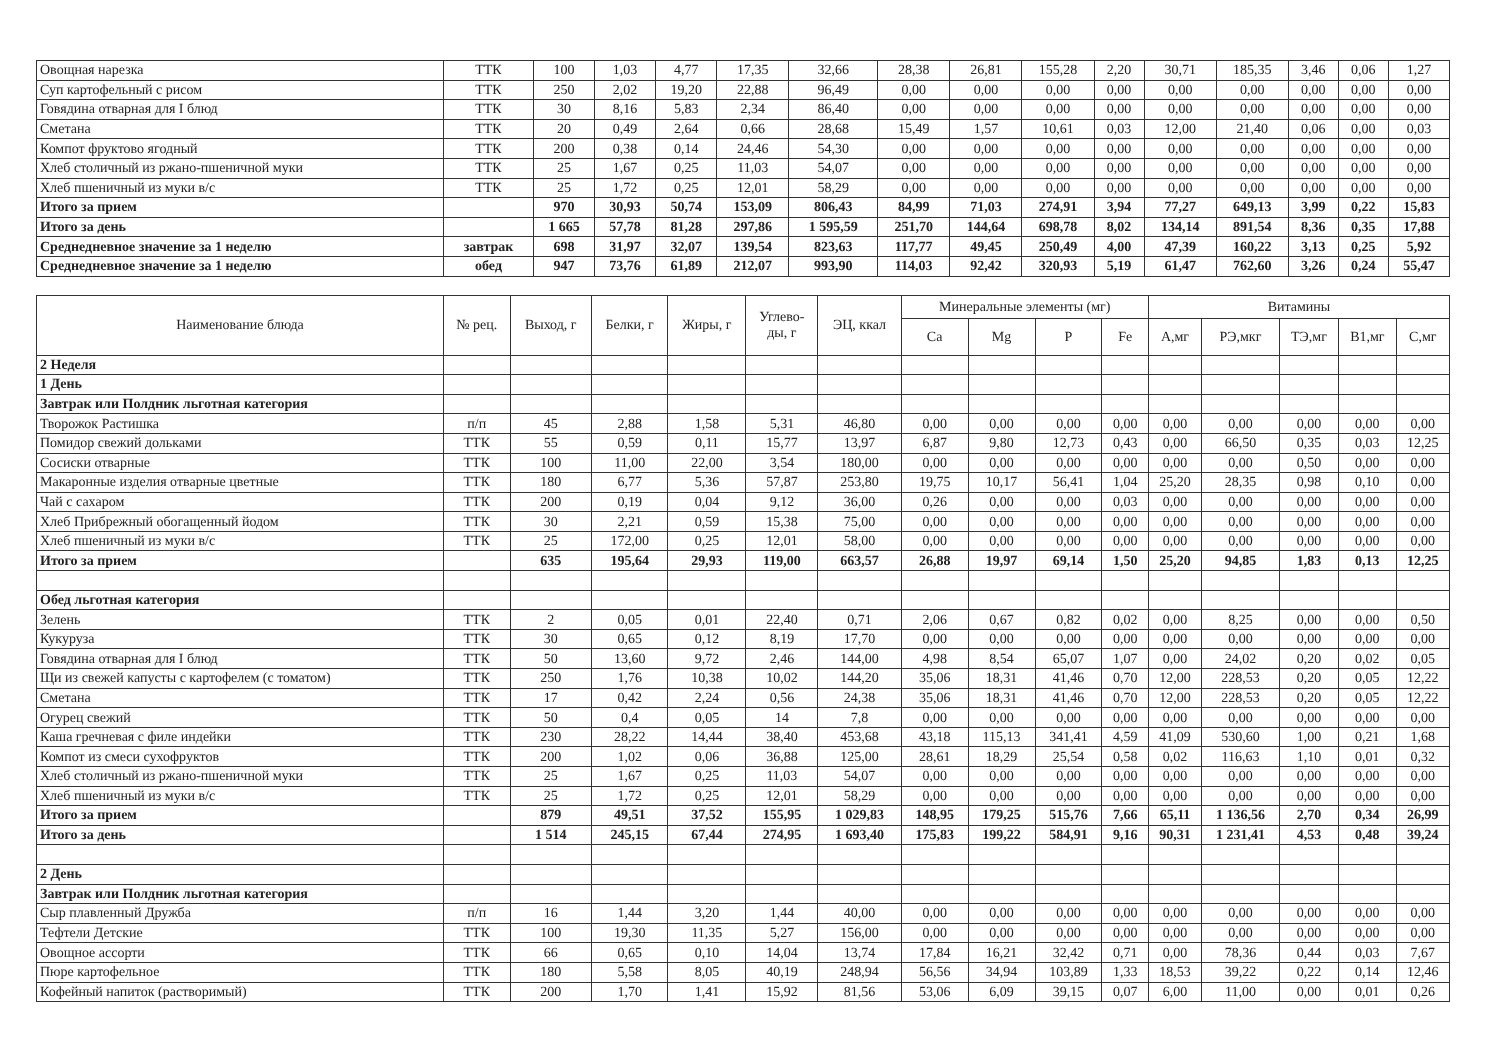| Овощная нарезка | ТТК | 100 | 1,03 | 4,77 | 17,35 | 32,66 | 28,38 | 26,81 | 155,28 | 2,20 | 30,71 | 185,35 | 3,46 | 0,06 | 1,27 |
| Суп картофельный с рисом | ТТК | 250 | 2,02 | 19,20 | 22,88 | 96,49 | 0,00 | 0,00 | 0,00 | 0,00 | 0,00 | 0,00 | 0,00 | 0,00 | 0,00 |
| Говядина отварная для I блюд | ТТК | 30 | 8,16 | 5,83 | 2,34 | 86,40 | 0,00 | 0,00 | 0,00 | 0,00 | 0,00 | 0,00 | 0,00 | 0,00 | 0,00 |
| Сметана | ТТК | 20 | 0,49 | 2,64 | 0,66 | 28,68 | 15,49 | 1,57 | 10,61 | 0,03 | 12,00 | 21,40 | 0,06 | 0,00 | 0,03 |
| Компот фруктово ягодный | ТТК | 200 | 0,38 | 0,14 | 24,46 | 54,30 | 0,00 | 0,00 | 0,00 | 0,00 | 0,00 | 0,00 | 0,00 | 0,00 | 0,00 |
| Хлеб столичный из ржано-пшеничной муки | ТТК | 25 | 1,67 | 0,25 | 11,03 | 54,07 | 0,00 | 0,00 | 0,00 | 0,00 | 0,00 | 0,00 | 0,00 | 0,00 | 0,00 |
| Хлеб пшеничный из муки в/с | ТТК | 25 | 1,72 | 0,25 | 12,01 | 58,29 | 0,00 | 0,00 | 0,00 | 0,00 | 0,00 | 0,00 | 0,00 | 0,00 | 0,00 |
| Итого за прием | | 970 | 30,93 | 50,74 | 153,09 | 806,43 | 84,99 | 71,03 | 274,91 | 3,94 | 77,27 | 649,13 | 3,99 | 0,22 | 15,83 |
| Итого за день | | 1 665 | 57,78 | 81,28 | 297,86 | 1 595,59 | 251,70 | 144,64 | 698,78 | 8,02 | 134,14 | 891,54 | 8,36 | 0,35 | 17,88 |
| Среднедневное значение за 1 неделю | завтрак | 698 | 31,97 | 32,07 | 139,54 | 823,63 | 117,77 | 49,45 | 250,49 | 4,00 | 47,39 | 160,22 | 3,13 | 0,25 | 5,92 |
| Среднедневное значение за 1 неделю | обед | 947 | 73,76 | 61,89 | 212,07 | 993,90 | 114,03 | 92,42 | 320,93 | 5,19 | 61,47 | 762,60 | 3,26 | 0,24 | 55,47 |
| Наименование блюда | № рец. | Выход, г | Белки, г | Жиры, г | Углево- ды, г | ЭЦ, ккал | Минеральные элементы (мг) | | | | Витамины | | | | |
| --- | --- | --- | --- | --- | --- | --- | --- | --- | --- | --- | --- | --- | --- | --- | --- |
| | | | | | | | Ca | Mg | P | Fe | А,мг | РЭ,мкг | ТЭ,мг | В1,мг | С,мг |
| 2 Неделя | | | | | | | | | | | | | | | |
| 1 День | | | | | | | | | | | | | | | |
| Завтрак или Полдник льготная категория | | | | | | | | | | | | | | | |
| Творожок Растишка | п/п | 45 | 2,88 | 1,58 | 5,31 | 46,80 | 0,00 | 0,00 | 0,00 | 0,00 | 0,00 | 0,00 | 0,00 | 0,00 | 0,00 |
| Помидор свежий дольками | ТТК | 55 | 0,59 | 0,11 | 15,77 | 13,97 | 6,87 | 9,80 | 12,73 | 0,43 | 0,00 | 66,50 | 0,35 | 0,03 | 12,25 |
| Сосиски отварные | ТТК | 100 | 11,00 | 22,00 | 3,54 | 180,00 | 0,00 | 0,00 | 0,00 | 0,00 | 0,00 | 0,00 | 0,50 | 0,00 | 0,00 |
| Макаронные изделия отварные цветные | ТТК | 180 | 6,77 | 5,36 | 57,87 | 253,80 | 19,75 | 10,17 | 56,41 | 1,04 | 25,20 | 28,35 | 0,98 | 0,10 | 0,00 |
| Чай с сахаром | ТТК | 200 | 0,19 | 0,04 | 9,12 | 36,00 | 0,26 | 0,00 | 0,00 | 0,03 | 0,00 | 0,00 | 0,00 | 0,00 | 0,00 |
| Хлеб Прибрежный обогащенный йодом | ТТК | 30 | 2,21 | 0,59 | 15,38 | 75,00 | 0,00 | 0,00 | 0,00 | 0,00 | 0,00 | 0,00 | 0,00 | 0,00 | 0,00 |
| Хлеб пшеничный из муки в/с | ТТК | 25 | 172,00 | 0,25 | 12,01 | 58,00 | 0,00 | 0,00 | 0,00 | 0,00 | 0,00 | 0,00 | 0,00 | 0,00 | 0,00 |
| Итого за прием | | 635 | 195,64 | 29,93 | 119,00 | 663,57 | 26,88 | 19,97 | 69,14 | 1,50 | 25,20 | 94,85 | 1,83 | 0,13 | 12,25 |
| Обед льготная категория | | | | | | | | | | | | | | | |
| Зелень | ТТК | 2 | 0,05 | 0,01 | 22,40 | 0,71 | 2,06 | 0,67 | 0,82 | 0,02 | 0,00 | 8,25 | 0,00 | 0,00 | 0,50 |
| Кукуруза | ТТК | 30 | 0,65 | 0,12 | 8,19 | 17,70 | 0,00 | 0,00 | 0,00 | 0,00 | 0,00 | 0,00 | 0,00 | 0,00 | 0,00 |
| Говядина отварная для I блюд | ТТК | 50 | 13,60 | 9,72 | 2,46 | 144,00 | 4,98 | 8,54 | 65,07 | 1,07 | 0,00 | 24,02 | 0,20 | 0,02 | 0,05 |
| Щи из свежей капусты с картофелем (с томатом) | ТТК | 250 | 1,76 | 10,38 | 10,02 | 144,20 | 35,06 | 18,31 | 41,46 | 0,70 | 12,00 | 228,53 | 0,20 | 0,05 | 12,22 |
| Сметана | ТТК | 17 | 0,42 | 2,24 | 0,56 | 24,38 | 35,06 | 18,31 | 41,46 | 0,70 | 12,00 | 228,53 | 0,20 | 0,05 | 12,22 |
| Огурец свежий | ТТК | 50 | 0,4 | 0,05 | 14 | 7,8 | 0,00 | 0,00 | 0,00 | 0,00 | 0,00 | 0,00 | 0,00 | 0,00 | 0,00 |
| Каша гречневая с филе индейки | ТТК | 230 | 28,22 | 14,44 | 38,40 | 453,68 | 43,18 | 115,13 | 341,41 | 4,59 | 41,09 | 530,60 | 1,00 | 0,21 | 1,68 |
| Компот из смеси сухофруктов | ТТК | 200 | 1,02 | 0,06 | 36,88 | 125,00 | 28,61 | 18,29 | 25,54 | 0,58 | 0,02 | 116,63 | 1,10 | 0,01 | 0,32 |
| Хлеб столичный из ржано-пшеничной муки | ТТК | 25 | 1,67 | 0,25 | 11,03 | 54,07 | 0,00 | 0,00 | 0,00 | 0,00 | 0,00 | 0,00 | 0,00 | 0,00 | 0,00 |
| Хлеб пшеничный из муки в/с | ТТК | 25 | 1,72 | 0,25 | 12,01 | 58,29 | 0,00 | 0,00 | 0,00 | 0,00 | 0,00 | 0,00 | 0,00 | 0,00 | 0,00 |
| Итого за прием | | 879 | 49,51 | 37,52 | 155,95 | 1 029,83 | 148,95 | 179,25 | 515,76 | 7,66 | 65,11 | 1 136,56 | 2,70 | 0,34 | 26,99 |
| Итого за день | | 1 514 | 245,15 | 67,44 | 274,95 | 1 693,40 | 175,83 | 199,22 | 584,91 | 9,16 | 90,31 | 1 231,41 | 4,53 | 0,48 | 39,24 |
| 2 День | | | | | | | | | | | | | | | |
| Завтрак или Полдник льготная категория | | | | | | | | | | | | | | | |
| Сыр плавленный Дружба | п/п | 16 | 1,44 | 3,20 | 1,44 | 40,00 | 0,00 | 0,00 | 0,00 | 0,00 | 0,00 | 0,00 | 0,00 | 0,00 | 0,00 |
| Тефтели Детские | ТТК | 100 | 19,30 | 11,35 | 5,27 | 156,00 | 0,00 | 0,00 | 0,00 | 0,00 | 0,00 | 0,00 | 0,00 | 0,00 | 0,00 |
| Овощное ассорти | ТТК | 66 | 0,65 | 0,10 | 14,04 | 13,74 | 17,84 | 16,21 | 32,42 | 0,71 | 0,00 | 78,36 | 0,44 | 0,03 | 7,67 |
| Пюре картофельное | ТТК | 180 | 5,58 | 8,05 | 40,19 | 248,94 | 56,56 | 34,94 | 103,89 | 1,33 | 18,53 | 39,22 | 0,22 | 0,14 | 12,46 |
| Кофейный напиток (растворимый) | ТТК | 200 | 1,70 | 1,41 | 15,92 | 81,56 | 53,06 | 6,09 | 39,15 | 0,07 | 6,00 | 11,00 | 0,00 | 0,01 | 0,26 |